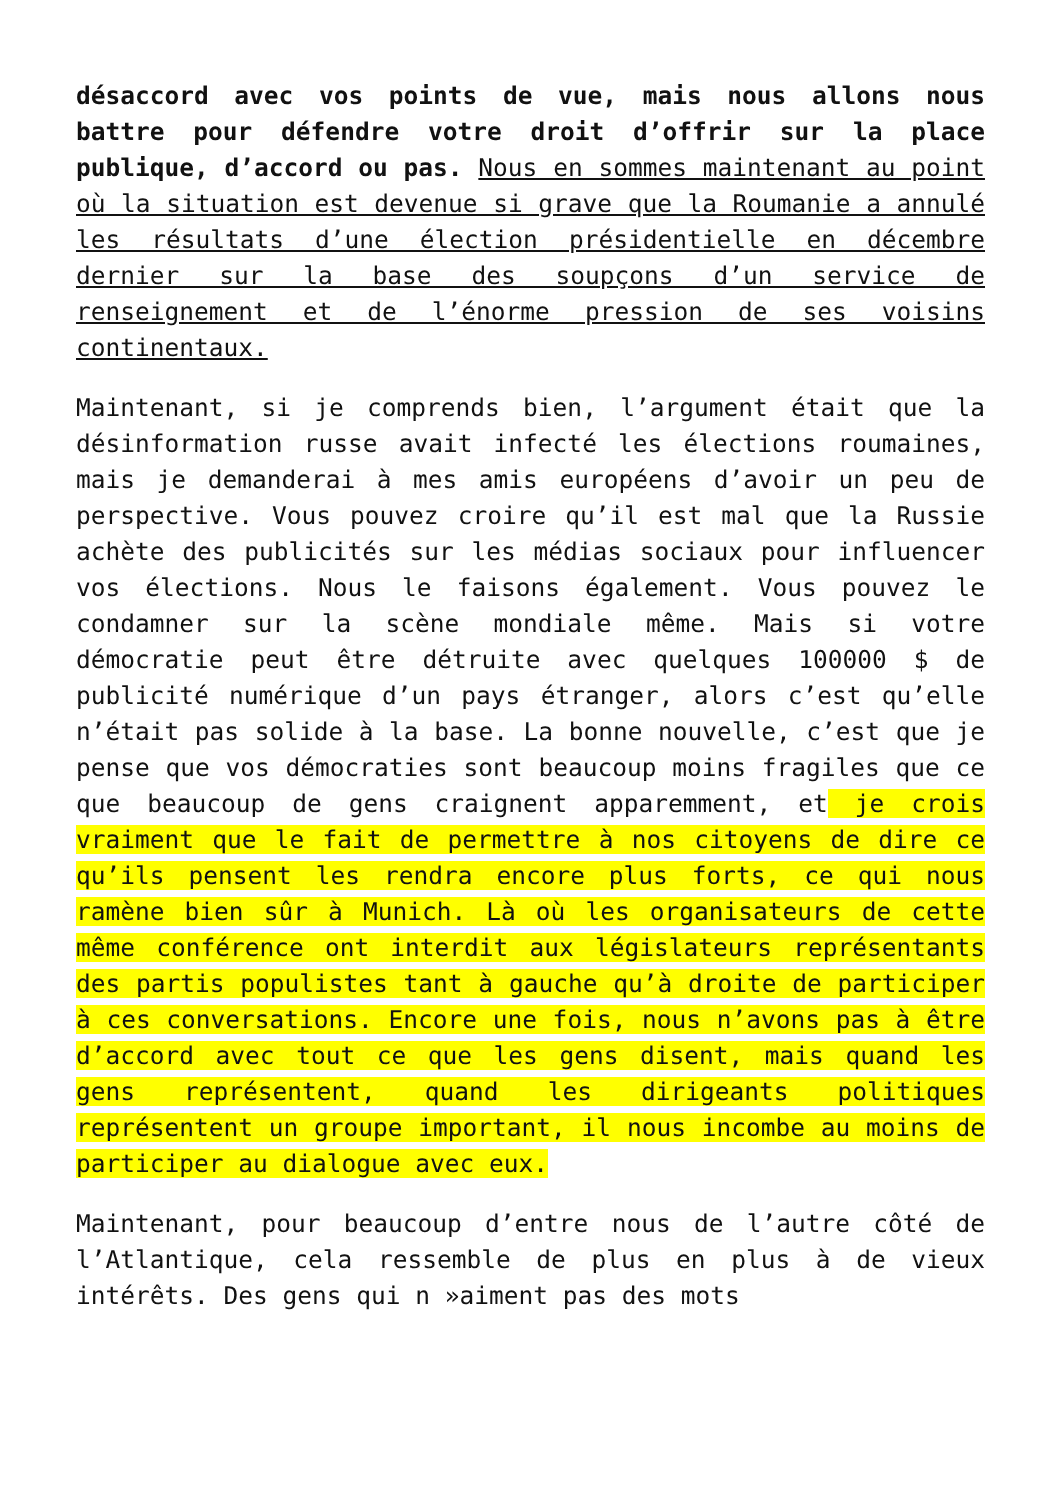désaccord avec vos points de vue, mais nous allons nous battre pour défendre votre droit d’offrir sur la place publique, d’accord ou pas. Nous en sommes maintenant au point où la situation est devenue si grave que la Roumanie a annulé les résultats d’une élection présidentielle en décembre dernier sur la base des soupçons d’un service de renseignement et de l’énorme pression de ses voisins continentaux.
Maintenant, si je comprends bien, l’argument était que la désinformation russe avait infecté les élections roumaines, mais je demanderai à mes amis européens d’avoir un peu de perspective. Vous pouvez croire qu’il est mal que la Russie achète des publicités sur les médias sociaux pour influencer vos élections. Nous le faisons également. Vous pouvez le condamner sur la scène mondiale même. Mais si votre démocratie peut être détruite avec quelques 100000 $ de publicité numérique d’un pays étranger, alors c’est qu’elle n’était pas solide à la base. La bonne nouvelle, c’est que je pense que vos démocraties sont beaucoup moins fragiles que ce que beaucoup de gens craignent apparemment, et je crois vraiment que le fait de permettre à nos citoyens de dire ce qu’ils pensent les rendra encore plus forts, ce qui nous ramène bien sûr à Munich. Là où les organisateurs de cette même conférence ont interdit aux législateurs représentants des partis populistes tant à gauche qu’à droite de participer à ces conversations. Encore une fois, nous n’avons pas à être d’accord avec tout ce que les gens disent, mais quand les gens représentent, quand les dirigeants politiques représentent un groupe important, il nous incombe au moins de participer au dialogue avec eux.
Maintenant, pour beaucoup d’entre nous de l’autre côté de l’Atlantique, cela ressemble de plus en plus à de vieux intérêts. Des gens qui n »aiment pas des mots